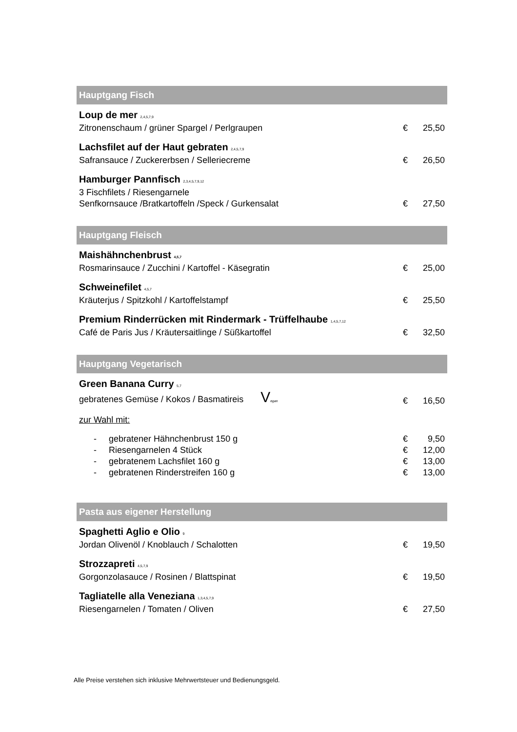Hauptgang Fisch
Loup de mer <sup>2,4,5,7,9</sup>
Zitronenschaum / grüner Spargel / Perlgraupen
€ 25,50
Lachsfilet auf der Haut gebraten <sup>2,4,5,7,9</sup>
Safransauce / Zuckererbsen / Selleriecreme
€ 26,50
Hamburger Pannfisch <sup>2,3,4,5,7,9,12</sup>
3 Fischfilets / Riesengarnele
Senfkornsauce /Bratkartoffeln /Speck / Gurkensalat
€ 27,50
Hauptgang Fleisch
Maishähnchenbrust <sup>4,5,7</sup>
Rosmarinsauce / Zucchini / Kartoffel - Käsegratin
€ 25,00
Schweinefilet <sup>4,5,7</sup>
Kräuterjus / Spitzkohl / Kartoffelstampf
€ 25,50
Premium Rinderrücken mit Rindermark - Trüffelhaube <sup>1,4,5,7,12</sup>
Café de Paris Jus / Kräutersaitlinge / Süßkartoffel
€ 32,50
Hauptgang Vegetarisch
Green Banana Curry <sup>5,7</sup>
gebratenes Gemüse / Kokos / Basmatireis Vegan
€ 16,50
zur Wahl mit:
- gebratener Hähnchenbrust 150 g € 9,50
- Riesengarnelen 4 Stück € 12,00
- gebratenem Lachsfilet 160 g € 13,00
- gebratenen Rinderstreifen 160 g € 13,00
Pasta aus eigener Herstellung
Spaghetti Aglio e Olio <sup>9</sup>
Jordan Olivenöl / Knoblauch / Schalotten
€ 19,50
Strozzapreti <sup>4,5,7,9</sup>
Gorgonzolasauce / Rosinen / Blattspinat
€ 19,50
Tagliatelle alla Veneziana <sup>1,3,4,5,7,9</sup>
Riesengarnelen / Tomaten / Oliven
€ 27,50
Alle Preise verstehen sich inklusive Mehrwertsteuer und Bedienungsgeld.